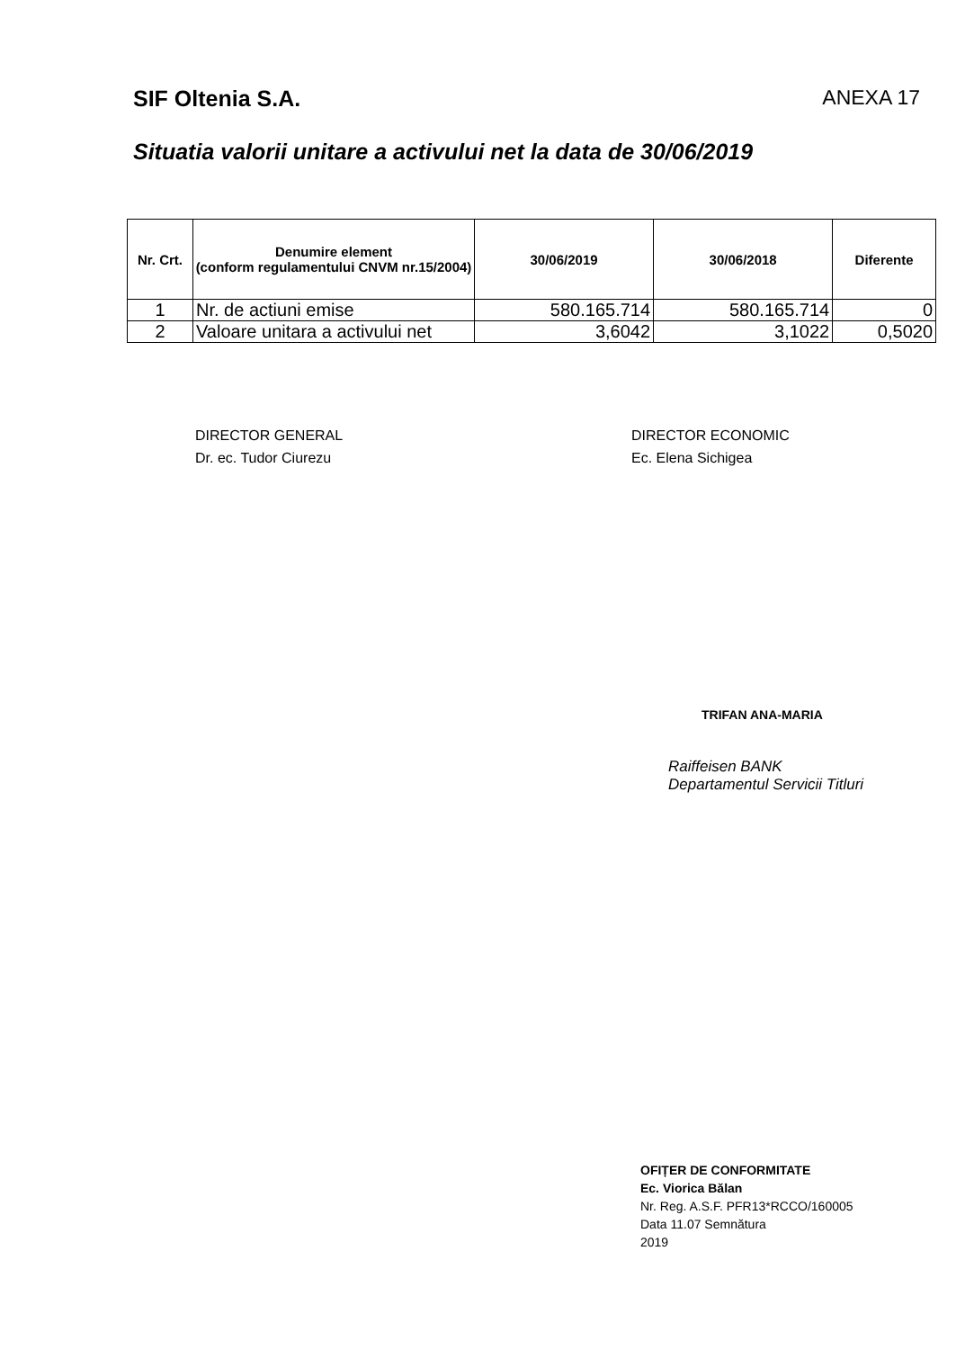SIF Oltenia S.A. ANEXA 17
Situatia valorii unitare a activului net la data de 30/06/2019
| Nr. Crt. | Denumire element (conform regulamentului CNVM nr.15/2004) | 30/06/2019 | 30/06/2018 | Diferente |
| --- | --- | --- | --- | --- |
| 1 | Nr. de actiuni emise | 580.165.714 | 580.165.714 | 0 |
| 2 | Valoare unitara a activului net | 3,6042 | 3,1022 | 0,5020 |
DIRECTOR GENERAL
Dr. ec. Tudor Ciurezu
DIRECTOR ECONOMIC
Ec. Elena Sichigea
TRIFAN ANA-MARIA
Raiffeisen BANK
Departamentul Servicii Titluri
OFIȚER DE CONFORMITATE
Ec. Viorica Bălan
Nr. Reg. A.S.F. PFR13*RCCO/160005
Data 11.07 Semnătura
2019